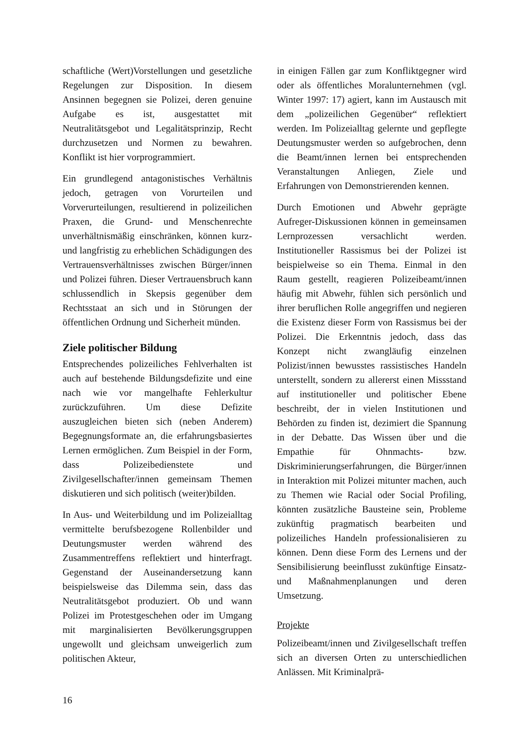schaftliche (Wert)Vorstellungen und gesetzliche Regelungen zur Disposition. In diesem Ansinnen begegnen sie Polizei, deren genuine Aufgabe es ist, ausgestattet mit Neutralitätsgebot und Legalitätsprinzip, Recht durchzusetzen und Normen zu bewahren. Konflikt ist hier vorprogrammiert.
Ein grundlegend antagonistisches Verhältnis jedoch, getragen von Vorurteilen und Vorverurteilungen, resultierend in polizeilichen Praxen, die Grund- und Menschenrechte unverhältnismäßig einschränken, können kurz- und langfristig zu erheblichen Schädigungen des Vertrauensverhältnisses zwischen Bürger/innen und Polizei führen. Dieser Vertrauensbruch kann schlussendlich in Skepsis gegenüber dem Rechtsstaat an sich und in Störungen der öffentlichen Ordnung und Sicherheit münden.
Ziele politischer Bildung
Entsprechendes polizeiliches Fehlverhalten ist auch auf bestehende Bildungsdefizite und eine nach wie vor mangelhafte Fehlerkultur zurückzuführen. Um diese Defizite auszugleichen bieten sich (neben Anderem) Begegnungsformate an, die erfahrungsbasiertes Lernen ermöglichen. Zum Beispiel in der Form, dass Polizeibedienstete und Zivilgesellschafter/innen gemeinsam Themen diskutieren und sich politisch (weiter)bilden.
In Aus- und Weiterbildung und im Polizeialltag vermittelte berufsbezogene Rollenbilder und Deutungsmuster werden während des Zusammentreffens reflektiert und hinterfragt. Gegenstand der Auseinandersetzung kann beispielsweise das Dilemma sein, dass das Neutralitätsgebot produziert. Ob und wann Polizei im Protestgeschehen oder im Umgang mit marginalisierten Bevölkerungsgruppen ungewollt und gleichsam unweigerlich zum politischen Akteur,
in einigen Fällen gar zum Konfliktgegner wird oder als öffentliches Moralunternehmen (vgl. Winter 1997: 17) agiert, kann im Austausch mit dem „polizeilichen Gegenüber“ reflektiert werden. Im Polizeialltag gelernte und gepflegte Deutungsmuster werden so aufgebrochen, denn die Beamt/innen lernen bei entsprechenden Veranstaltungen Anliegen, Ziele und Erfahrungen von Demonstrierenden kennen.
Durch Emotionen und Abwehr geprägte Aufreger-Diskussionen können in gemeinsamen Lernprozessen versachlicht werden. Institutioneller Rassismus bei der Polizei ist beispielweise so ein Thema. Einmal in den Raum gestellt, reagieren Polizeibeamt/innen häufig mit Abwehr, fühlen sich persönlich und ihrer beruflichen Rolle angegriffen und negieren die Existenz dieser Form von Rassismus bei der Polizei. Die Erkenntnis jedoch, dass das Konzept nicht zwangläufig einzelnen Polizist/innen bewusstes rassistisches Handeln unterstellt, sondern zu allererst einen Missstand auf institutioneller und politischer Ebene beschreibt, der in vielen Institutionen und Behörden zu finden ist, dezimiert die Spannung in der Debatte. Das Wissen über und die Empathie für Ohnmachts- bzw. Diskriminierungserfahrungen, die Bürger/innen in Interaktion mit Polizei mitunter machen, auch zu Themen wie Racial oder Social Profiling, könnten zusätzliche Bausteine sein, Probleme zukünftig pragmatisch bearbeiten und polizeiliches Handeln professionalisieren zu können. Denn diese Form des Lernens und der Sensibilisierung beeinflusst zukünftige Einsatz- und Maßnahmenplanungen und deren Umsetzung.
Projekte
Polizeibeamt/innen und Zivilgesellschaft treffen sich an diversen Orten zu unterschiedlichen Anlässen. Mit Kriminalprä-
16